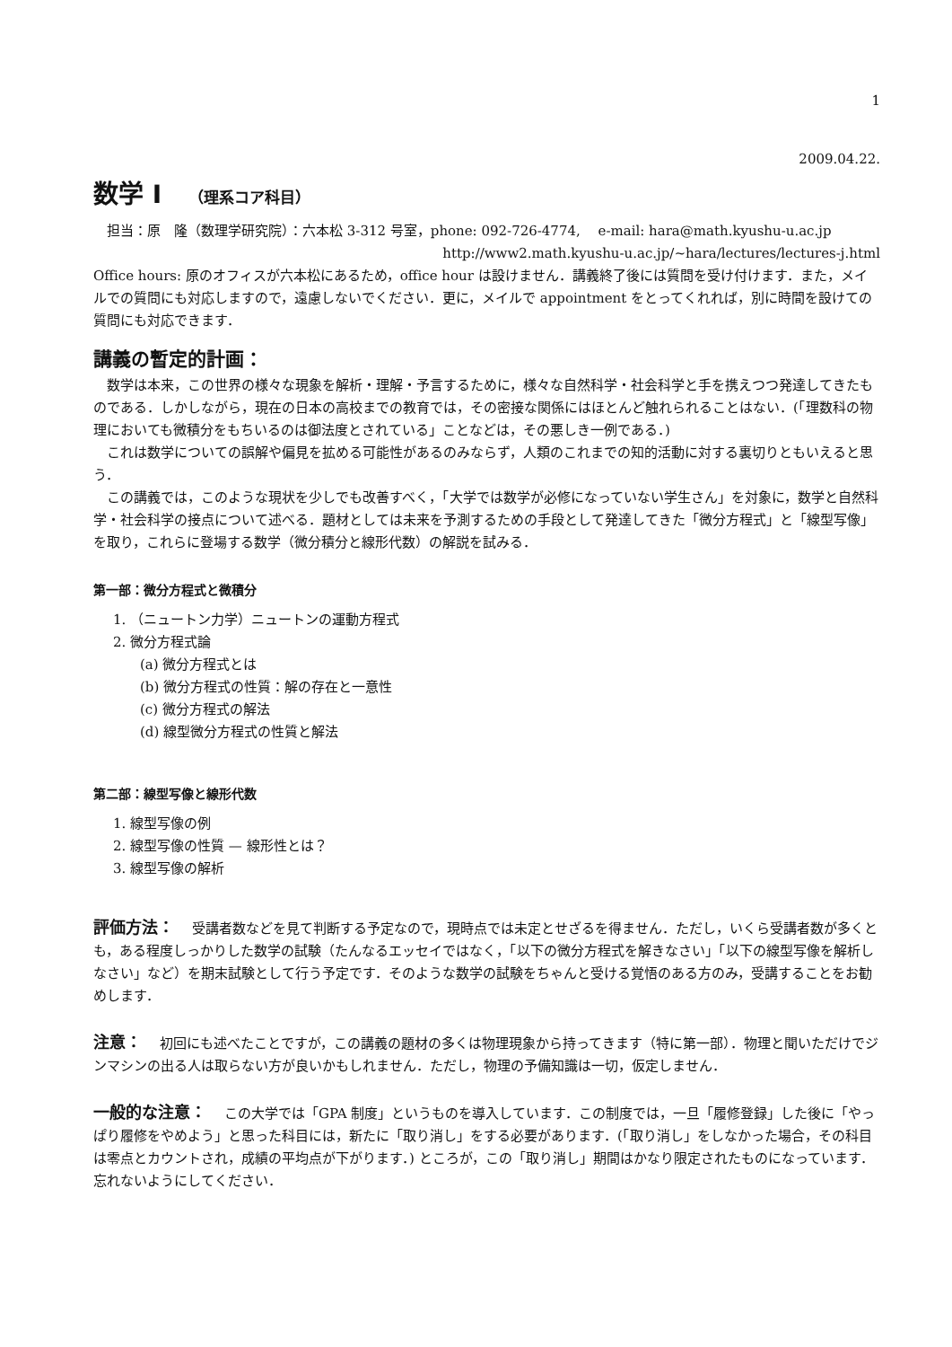1
2009.04.22.
数学 I （理系コア科目）
担当：原　隆（数理学研究院）：六本松 3-312 号室，phone: 092-726-4774,　 e-mail: hara@math.kyushu-u.ac.jp
http://www2.math.kyushu-u.ac.jp/~hara/lectures/lectures-j.html
Office hours: 原のオフィスが六本松にあるため，office hour は設けません．講義終了後には質問を受け付けます．また，メイルでの質問にも対応しますので，遠慮しないでください．更に，メイルで appointment をとってくれれば，別に時間を設けての質問にも対応できます．
講義の暫定的計画：
数学は本来，この世界の様々な現象を解析・理解・予言するために，様々な自然科学・社会科学と手を携えつつ発達してきたものである．しかしながら，現在の日本の高校までの教育では，その密接な関係にはほとんど触れられることはない．(「理数科の物理においても微積分をもちいるのは御法度とされている」ことなどは，その悪しき一例である．)
これは数学についての誤解や偏見を拡める可能性があるのみならず，人類のこれまでの知的活動に対する裏切りともいえると思う．
この講義では，このような現状を少しでも改善すべく，「大学では数学が必修になっていない学生さん」を対象に，数学と自然科学・社会科学の接点について述べる．題材としては未来を予測するための手段として発達してきた「微分方程式」と「線型写像」を取り，これらに登場する数学（微分積分と線形代数）の解説を試みる．
第一部：微分方程式と微積分
1. （ニュートン力学）ニュートンの運動方程式
2. 微分方程式論
(a) 微分方程式とは
(b) 微分方程式の性質：解の存在と一意性
(c) 微分方程式の解法
(d) 線型微分方程式の性質と解法
第二部：線型写像と線形代数
1. 線型写像の例
2. 線型写像の性質 — 線形性とは？
3. 線型写像の解析
評価方法： 受講者数などを見て判断する予定なので，現時点では未定とせざるを得ません．ただし，いくら受講者数が多くとも，ある程度しっかりした数学の試験（たんなるエッセイではなく，「以下の微分方程式を解きなさい」「以下の線型写像を解析しなさい」など）を期末試験として行う予定です．そのような数学の試験をちゃんと受ける覚悟のある方のみ，受講することをお勧めします．
注意： 初回にも述べたことですが，この講義の題材の多くは物理現象から持ってきます（特に第一部）．物理と聞いただけでジンマシンの出る人は取らない方が良いかもしれません．ただし，物理の予備知識は一切，仮定しません．
一般的な注意： この大学では「GPA 制度」というものを導入しています．この制度では，一旦「履修登録」した後に「やっぱり履修をやめよう」と思った科目には，新たに「取り消し」をする必要があります．(「取り消し」をしなかった場合，その科目は零点とカウントされ，成績の平均点が下がります．) ところが，この「取り消し」期間はかなり限定されたものになっています．忘れないようにしてください．